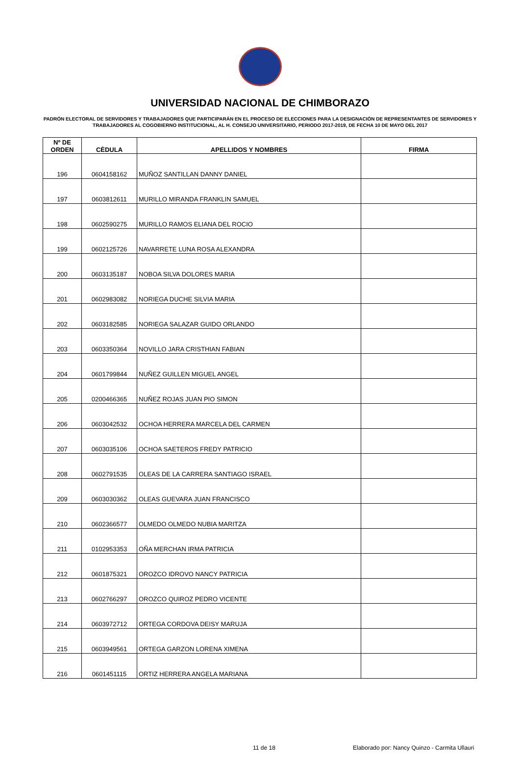UNIVERSIDAD NACIONAL DE CHIMBORAZO
PADRÓN ELECTORAL DE SERVIDORES Y TRABAJADORES QUE PARTICIPARÁN EN EL PROCESO DE ELECCIONES PARA LA DESIGNACIÓN DE REPRESENTANTES DE SERVIDORES Y TRABAJADORES AL COGOBIERNO INSTITUCIONAL, AL H. CONSEJO UNIVERSITARIO, PERIODO 2017-2019, DE FECHA 10 DE MAYO DEL 2017
| Nº DE ORDEN | CÈDULA | APELLIDOS Y NOMBRES | FIRMA |
| --- | --- | --- | --- |
| 196 | 0604158162 | MUÑOZ SANTILLAN DANNY DANIEL | |
| 197 | 0603812611 | MURILLO MIRANDA FRANKLIN SAMUEL | |
| 198 | 0602590275 | MURILLO RAMOS ELIANA DEL ROCIO | |
| 199 | 0602125726 | NAVARRETE LUNA ROSA ALEXANDRA | |
| 200 | 0603135187 | NOBOA SILVA DOLORES MARIA | |
| 201 | 0602983082 | NORIEGA DUCHE SILVIA MARIA | |
| 202 | 0603182585 | NORIEGA SALAZAR GUIDO ORLANDO | |
| 203 | 0603350364 | NOVILLO JARA CRISTHIAN FABIAN | |
| 204 | 0601799844 | NUÑEZ GUILLEN MIGUEL ANGEL | |
| 205 | 0200466365 | NUÑEZ ROJAS JUAN PIO SIMON | |
| 206 | 0603042532 | OCHOA HERRERA MARCELA DEL CARMEN | |
| 207 | 0603035106 | OCHOA SAETEROS FREDY PATRICIO | |
| 208 | 0602791535 | OLEAS DE LA CARRERA SANTIAGO ISRAEL | |
| 209 | 0603030362 | OLEAS GUEVARA JUAN FRANCISCO | |
| 210 | 0602366577 | OLMEDO OLMEDO NUBIA MARITZA | |
| 211 | 0102953353 | OÑA MERCHAN IRMA PATRICIA | |
| 212 | 0601875321 | OROZCO IDROVO NANCY PATRICIA | |
| 213 | 0602766297 | OROZCO QUIROZ PEDRO VICENTE | |
| 214 | 0603972712 | ORTEGA CORDOVA DEISY MARUJA | |
| 215 | 0603949561 | ORTEGA GARZON LORENA XIMENA | |
| 216 | 0601451115 | ORTIZ HERRERA ANGELA MARIANA | |
11 de 18
Elaborado por: Nancy Quinzo - Carmita Ullauri